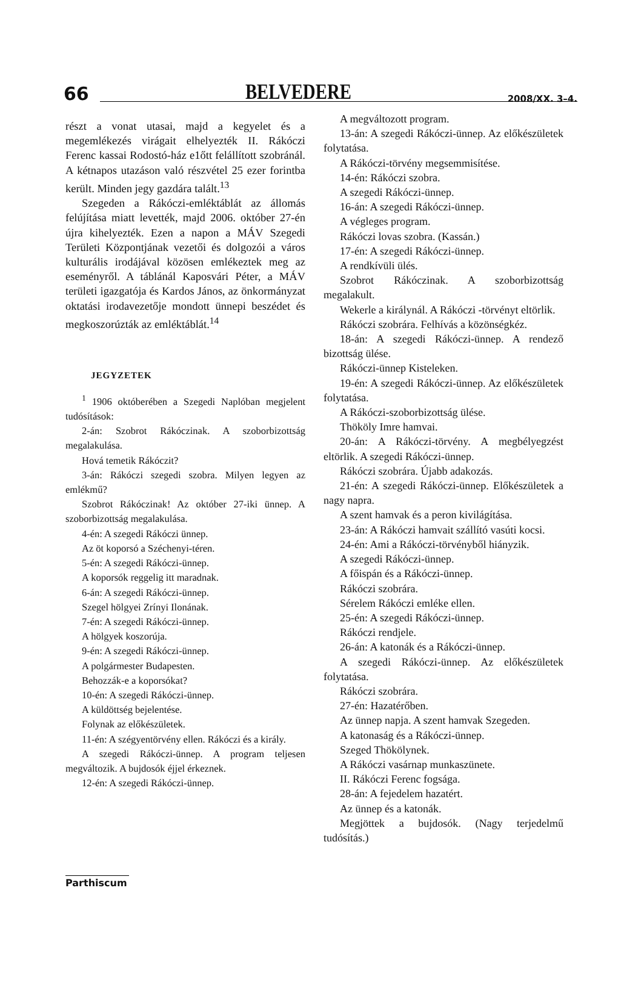66 BELVEDERE 2008/XX. 3–4.
részt a vonat utasai, majd a kegyelet és a megemlékezés virágait elhelyezték II. Rákóczi Ferenc kassai Rodostó-ház e1őtt felállított szobránál. A kétnapos utazáson való részvétel 25 ezer forintba került. Minden jegy gazdára talált.<sup>13</sup>
Szegeden a Rákóczi-emléktáblát az állomás felújítása miatt levették, majd 2006. október 27-én újra kihelyezték. Ezen a napon a MÁV Szegedi Területi Központjának vezetői és dolgozói a város kulturális irodájával közösen emlékeztek meg az eseményről. A táblánál Kaposvári Péter, a MÁV területi igazgatója és Kardos János, az önkormányzat oktatási irodavezetője mondott ünnepi beszédet és megkoszorúzták az emléktáblát.<sup>14</sup>
JEGYZETEK
<sup>1</sup> 1906 októberében a Szegedi Naplóban megjelent tudósítások:
2-án: Szobrot Rákóczinak. A szoborbizottság megalakulása.
Hová temetik Rákóczit?
3-án: Rákóczi szegedi szobra. Milyen legyen az emlékmű?
Szobrot Rákóczinak! Az október 27-iki ünnep. A szoborbizottság megalakulása.
4-én: A szegedi Rákóczi ünnep.
Az öt koporsó a Széchenyi-téren.
5-én: A szegedi Rákóczi-ünnep.
A koporsók reggelig itt maradnak.
6-án: A szegedi Rákóczi-ünnep.
Szegel hölgyei Zrínyi Ilonának.
7-én: A szegedi Rákóczi-ünnep.
A hölgyek koszorúja.
9-én: A szegedi Rákóczi-ünnep.
A polgármester Budapesten.
Behozzák-e a koporsókat?
10-én: A szegedi Rákóczi-ünnep.
A küldöttség bejelentése.
Folynak az előkészületek.
11-én: A szégyentörvény ellen. Rákóczi és a király.
A szegedi Rákóczi-ünnep. A program teljesen megváltozik. A bujdosók éjjel érkeznek.
12-én: A szegedi Rákóczi-ünnep.
A megváltozott program.
13-án: A szegedi Rákóczi-ünnep. Az előkészületek folytatása.
A Rákóczi-törvény megsemmisítése.
14-én: Rákóczi szobra.
A szegedi Rákóczi-ünnep.
16-án: A szegedi Rákóczi-ünnep.
A végleges program.
Rákóczi lovas szobra. (Kassán.)
17-én: A szegedi Rákóczi-ünnep.
A rendkívüli ülés.
Szobrot Rákóczinak. A szoborbizottság megalakult.
Wekerle a királynál. A Rákóczi -törvényt eltörlik.
Rákóczi szobrára. Felhívás a közönségkéz.
18-án: A szegedi Rákóczi-ünnep. A rendező bizottság ülése.
Rákóczi-ünnep Kisteleken.
19-én: A szegedi Rákóczi-ünnep. Az előkészületek folytatása.
A Rákóczi-szoborbizottság ülése.
Thököly Imre hamvai.
20-án: A Rákóczi-törvény. A megbélyegzést eltörlik. A szegedi Rákóczi-ünnep.
Rákóczi szobrára. Újabb adakozás.
21-én: A szegedi Rákóczi-ünnep. Előkészületek a nagy napra.
A szent hamvak és a peron kivilágítása.
23-án: A Rákóczi hamvait szállító vasúti kocsi.
24-én: Ami a Rákóczi-törvényből hiányzik.
A szegedi Rákóczi-ünnep.
A főispán és a Rákóczi-ünnep.
Rákóczi szobrára.
Sérelem Rákóczi emléke ellen.
25-én: A szegedi Rákóczi-ünnep.
Rákóczi rendjele.
26-án: A katonák és a Rákóczi-ünnep.
A szegedi Rákóczi-ünnep. Az előkészületek folytatása.
Rákóczi szobrára.
27-én: Hazatérőben.
Az ünnep napja. A szent hamvak Szegeden.
A katonaság és a Rákóczi-ünnep.
Szeged Thökölynek.
A Rákóczi vasárnap munkaszünete.
II. Rákóczi Ferenc fogsága.
28-án: A fejedelem hazatért.
Az ünnep és a katonák.
Megjöttek a bujdosók. (Nagy terjedelmű tudósítás.)
Parthiscum